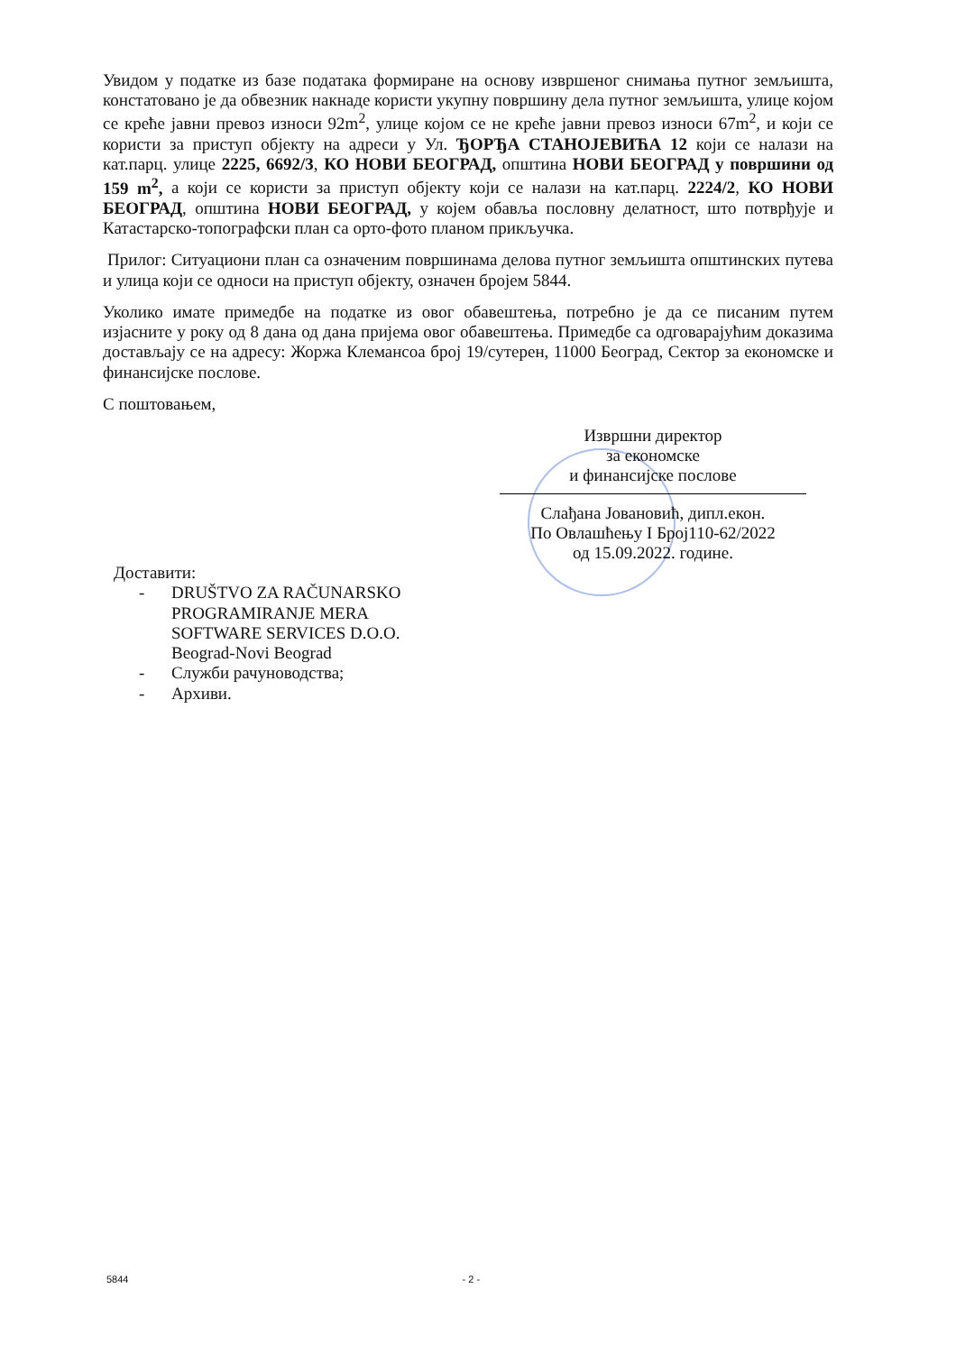Увидом у податке из базе података формиране на основу извршеног снимања путног земљишта, констатовано је да обвезник накнаде користи укупну површину дела путног земљишта, улице којом се креће јавни превоз износи 92m<sup>2</sup>, улице којом се не креће јавни превоз износи 67m<sup>2</sup>, и који се користи за приступ објекту на адреси у Ул. ЂОРЂА СТАНОЈЕВИЋА 12 који се налази на кат.парц. улице 2225, 6692/3, КО НОВИ БЕОГРАД, општина НОВИ БЕОГРАД у површини од 159 m<sup>2</sup>, а који се користи за приступ објекту који се налази на кат.парц. 2224/2, КО НОВИ БЕОГРАД, општина НОВИ БЕОГРАД, у којем обавља пословну делатност, што потврђује и Катастарско-топографски план са орто-фото планом прикључка.
Прилог: Ситуациони план са означеним површинама делова путног земљишта општинских путева и улица који се односи на приступ објекту, означен бројем 5844.
Уколико имате примедбе на податке из овог обавештења, потребно је да се писаним путем изјасните у року од 8 дана од дана пријема овог обавештења. Примедбе са одговарајућим доказима достављају се на адресу: Жоржа Клемансоа број 19/сутерен, 11000 Београд, Сектор за економске и финансијске послове.
С поштовањем,
Извршни директор
за економске
и финансијске послове
Слађана Јовановић, дипл.екон.
По Овлашћењу I Број110-62/2022
од 15.09.2022. године.
Доставити:
- DRUŠTVO ZA RAČUNARSKO
PROGRAMIRANJE MERA
SOFTWARE SERVICES D.O.O.
Beograd-Novi Beograd
- Служби рачуноводства;
- Архиви.
5844 - 2 -